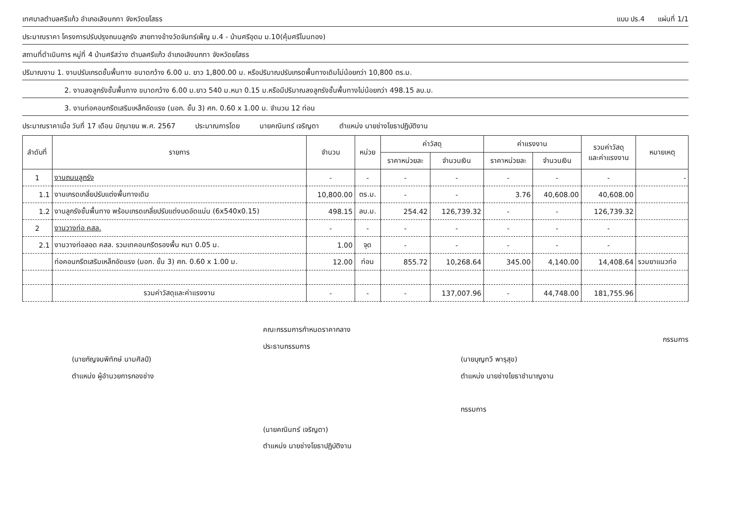เทศบาลตำบลศรีแก้ว อำเภอเลิงนกทา จังหวัดยโสธร แบบ ปร.4 แผ่นที่ 1/1
ประมาณราคา โครงการปรับปรุงถนนลูกรัง สายทางข้างวัดจันทร์เพ็ญ ม.4 - บ้านศรีอุดม ม.10(คุ้มศรีโนนทอง)
สถานที่ดำเนินการ หมู่ที่ 4 บ้านศรีสว่าง ตำบลศรีแก้ว อำเภอเลิงนกทา จังหวัดยโสธร
ปริมาณงาน 1. งานปรับเกรดชั้นพื้นทาง ขนาดกว้าง 6.00 ม. ยาว 1,800.00 ม. หรือปริมาณปรับเกรดพื้นทางเดิมไม่น้อยกว่า 10,800 ตร.ม.
2. งานลงลูกรังชั้นพื้นทาง ขนาดกว้าง 6.00 ม.ยาว 540 ม.หนา 0.15 ม.หรือมีปริมาณลงลูกรังชั้นพื้นทางไม่น้อยกว่า 498.15 ลบ.ม.
3. งานท่อคอนกรีตเสริมเหล็กอัดแรง (มอก. ชั้น 3) ศก. 0.60 x 1.00 ม. จำนวน 12 ท่อน
ประมาณราคาเมื่อ วันที่ 17 เดือน มิถุนายน พ.ศ. 2567 ประมาณการโดย นายคณินทร์ เจริญตา ตำแหน่ง นายช่างโยธาปฏิบัติงาน
| ลำดับที่ | รายการ | จำนวน | หน่วย | ค่าวัสดุ | | ค่าแรงงาน | | รวมค่าวัสดุ และค่าแรงงาน | หมายเหตุ |
| --- | --- | --- | --- | --- | --- | --- | --- | --- | --- |
| | | | | ราคาหน่วยละ | จำนวนเงิน | ราคาหน่วยละ | จำนวนเงิน | | |
| 1 | งานถนนลูกรัง | - | - | - | - | - | - | - | - |
| 1.1 | งานเกรดเกลี่ยปรับแต่งพื้นทางเดิม | 10,800.00 | ตร.ม. | - | - | 3.76 | 40,608.00 | 40,608.00 | |
| 1.2 | งานลูกรังชั้นพื้นทาง พร้อมเกรดเกลี่ยปรับแต่งบดอัดแน่น (6x540x0.15) | 498.15 | ลบ.ม. | 254.42 | 126,739.32 | - | - | 126,739.32 | |
| 2 | งานวางท่อ คสล. | - | - | - | - | - | - | - | |
| 2.1 | งานวางท่อลอด คสล. รวมเทคอนกรีตรองพื้น หนา 0.05 ม. | 1.00 | จุด | - | - | - | - | - | |
| | ท่อคอนกรีตเสริมเหล็กอัดแรง (มอก. ชั้น 3) ศก. 0.60 x 1.00 ม. | 12.00 | ท่อน | 855.72 | 10,268.64 | 345.00 | 4,140.00 | 14,408.64 | รวมยาแนวท่อ |
| | รวมค่าวัสดุและค่าแรงงาน | - | - | - | 137,007.96 | - | 44,748.00 | 181,755.96 | |
(นายกัญจนพิทักษ์ นามศิลป์)
ตำแหน่ง ผู้อำนวยการกองช่าง
คณะกรรมการกำหนดราคากลาง
ประธานกรรมการ
(นายคณินทร์ เจริญตา)
ตำแหน่ง นายช่างโยธาปฏิบัติงาน
(นายบุญทวี พารุสุข)
ตำแหน่ง นายช่างโยธาชำนาญงาน
กรรมการ
กรรมการ